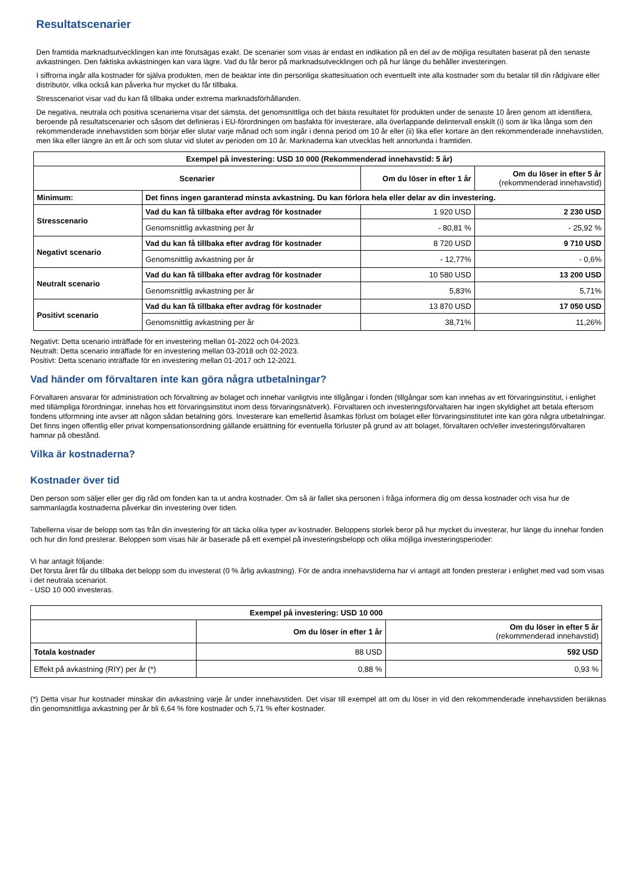Resultatscenarier
Den framtida marknadsutvecklingen kan inte förutsägas exakt. De scenarier som visas är endast en indikation på en del av de möjliga resultaten baserat på den senaste avkastningen. Den faktiska avkastningen kan vara lägre. Vad du får beror på marknadsutvecklingen och på hur länge du behåller investeringen.
I siffrorna ingår alla kostnader för själva produkten, men de beaktar inte din personliga skattesituation och eventuellt inte alla kostnader som du betalar till din rådgivare eller distributör, vilka också kan påverka hur mycket du får tillbaka.
Stresscenariot visar vad du kan få tillbaka under extrema marknadsförhållanden.
De negativa, neutrala och positiva scenarierna visar det sämsta, det genomsnittliga och det bästa resultatet för produkten under de senaste 10 åren genom att identifiera, beroende på resultatscenarier och såsom det definieras i EU-förordningen om basfakta för investerare, alla överlappande delintervall enskilt (i) som är lika långa som den rekommenderade innehavstiden som börjar eller slutar varje månad och som ingår i denna period om 10 år eller (ii) lika eller kortare än den rekommenderade innehavstiden, men lika eller längre än ett år och som slutar vid slutet av perioden om 10 år. Marknaderna kan utvecklas helt annorlunda i framtiden.
| Exempel på investering: USD 10 000 (Rekommenderad innehavstid: 5 år) | | | |
| --- | --- | --- | --- |
| Scenarier | | Om du löser in efter 1 år | Om du löser in efter 5 år (rekommenderad innehavstid) |
| Minimum: | Det finns ingen garanterad minsta avkastning. Du kan förlora hela eller delar av din investering. | | |
| Stresscenario | Vad du kan få tillbaka efter avdrag för kostnader | 1 920 USD | 2 230 USD |
| | Genomsnittlig avkastning per år | - 80,81 % | - 25,92 % |
| Negativt scenario | Vad du kan få tillbaka efter avdrag för kostnader | 8 720 USD | 9 710 USD |
| | Genomsnittlig avkastning per år | - 12,77% | - 0,6% |
| Neutralt scenario | Vad du kan få tillbaka efter avdrag för kostnader | 10 580 USD | 13 200 USD |
| | Genomsnittlig avkastning per år | 5,83% | 5,71% |
| Positivt scenario | Vad du kan få tillbaka efter avdrag för kostnader | 13 870 USD | 17 050 USD |
| | Genomsnittlig avkastning per år | 38,71% | 11,26% |
Negativt: Detta scenario inträffade för en investering mellan 01-2022 och 04-2023.
Neutralt: Detta scenario inträffade för en investering mellan 03-2018 och 02-2023.
Positivt: Detta scenario inträffade för en investering mellan 01-2017 och 12-2021.
Vad händer om förvaltaren inte kan göra några utbetalningar?
Förvaltaren ansvarar för administration och förvaltning av bolaget och innehar vanligtvis inte tillgångar i fonden (tillgångar som kan innehas av ett förvaringsinstitut, i enlighet med tillämpliga förordningar, innehas hos ett förvaringsinstitut inom dess förvaringsnätverk). Förvaltaren och investeringsförvaltaren har ingen skyldighet att betala eftersom fondens utformning inte avser att någon sådan betalning görs. Investerare kan emellertid åsamkas förlust om bolaget eller förvaringsinstitutet inte kan göra några utbetalningar. Det finns ingen offentlig eller privat kompensationsordning gällande ersättning för eventuella förluster på grund av att bolaget, förvaltaren och/eller investeringsförvaltaren hamnar på obestånd.
Vilka är kostnaderna?
Kostnader över tid
Den person som säljer eller ger dig råd om fonden kan ta ut andra kostnader. Om så är fallet ska personen i fråga informera dig om dessa kostnader och visa hur de sammanlagda kostnaderna påverkar din investering över tiden.
Tabellerna visar de belopp som tas från din investering för att täcka olika typer av kostnader. Beloppens storlek beror på hur mycket du investerar, hur länge du innehar fonden och hur din fond presterar. Beloppen som visas här är baserade på ett exempel på investeringsbelopp och olika möjliga investeringsperioder:
Vi har antagit följande:
Det första året får du tillbaka det belopp som du investerat (0 % årlig avkastning). För de andra innehavstiderna har vi antagit att fonden presterar i enlighet med vad som visas i det neutrala scenariot.
- USD 10 000 investeras.
| Exempel på investering: USD 10 000 | | |
| --- | --- | --- |
| | Om du löser in efter 1 år | Om du löser in efter 5 år (rekommenderad innehavstid) |
| Totala kostnader | 88 USD | 592 USD |
| Effekt på avkastning (RIY) per år (*) | 0,88 % | 0,93 % |
(*) Detta visar hur kostnader minskar din avkastning varje år under innehavstiden. Det visar till exempel att om du löser in vid den rekommenderade innehavstiden beräknas din genomsnittliga avkastning per år bli 6,64 % före kostnader och 5,71 % efter kostnader.